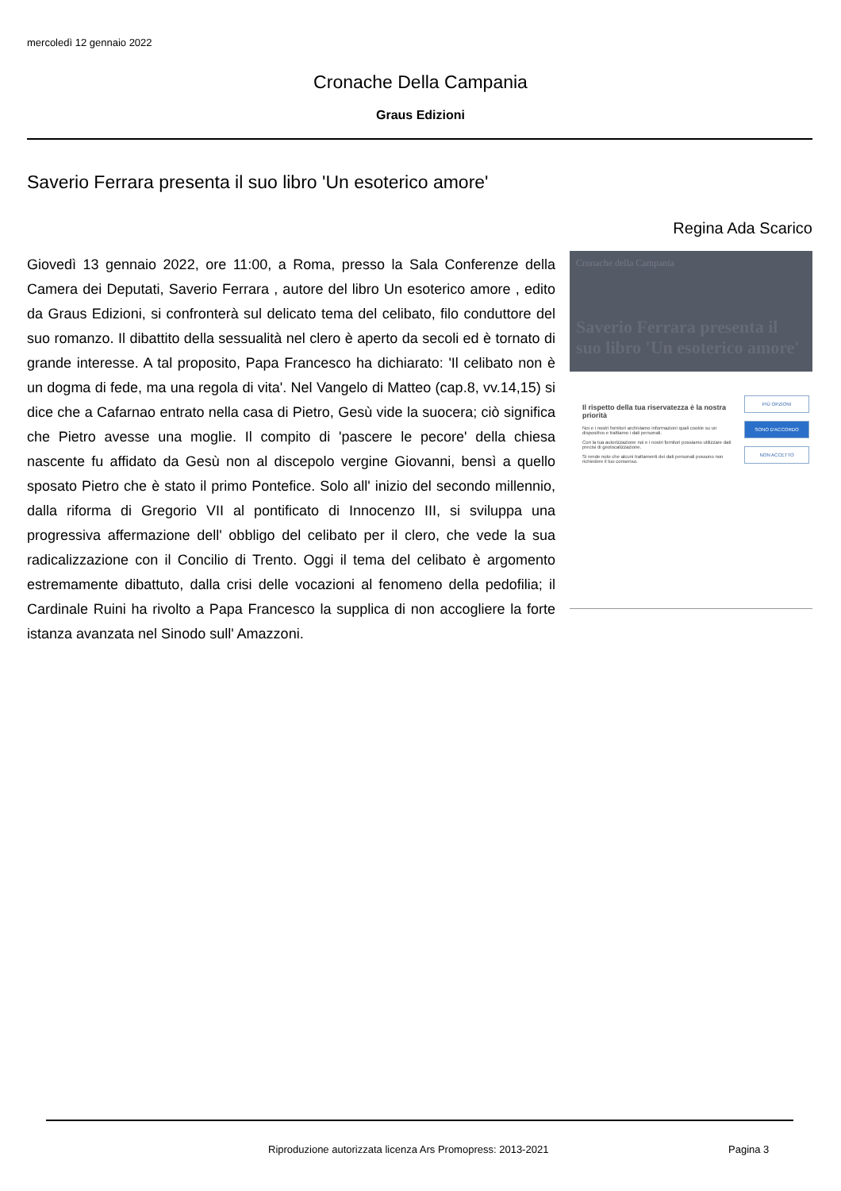mercoledì 12 gennaio 2022
Cronache Della Campania
Graus Edizioni
Saverio Ferrara presenta il suo libro 'Un esoterico amore'
Regina Ada Scarico
Giovedì 13 gennaio 2022, ore 11:00, a Roma, presso la Sala Conferenze della Camera dei Deputati, Saverio Ferrara , autore del libro Un esoterico amore , edito da Graus Edizioni, si confronterà sul delicato tema del celibato, filo conduttore del suo romanzo. Il dibattito della sessualità nel clero è aperto da secoli ed è tornato di grande interesse. A tal proposito, Papa Francesco ha dichiarato: 'Il celibato non è un dogma di fede, ma una regola di vita'. Nel Vangelo di Matteo (cap.8, vv.14,15) si dice che a Cafarnao entrato nella casa di Pietro, Gesù vide la suocera; ciò significa che Pietro avesse una moglie. Il compito di 'pascere le pecore' della chiesa nascente fu affidato da Gesù non al discepolo vergine Giovanni, bensì a quello sposato Pietro che è stato il primo Pontefice. Solo all' inizio del secondo millennio, dalla riforma di Gregorio VII al pontificato di Innocenzo III, si sviluppa una progressiva affermazione dell' obbligo del celibato per il clero, che vede la sua radicalizzazione con il Concilio di Trento. Oggi il tema del celibato è argomento estremamente dibattuto, dalla crisi delle vocazioni al fenomeno della pedofilia; il Cardinale Ruini ha rivolto a Papa Francesco la supplica di non accogliere la forte istanza avanzata nel Sinodo sull' Amazzoni.
Cronache della Campania
Saverio Ferrara presenta il suo libro 'Un esoterico amore'
PIÙ OPZIONI
SONO D'ACCORDO
NON ACCETTO
Il rispetto della tua riservatezza è la nostra priorità
Noi e i nostri fornitori archiviamo informazioni quali cookie su un dispositivo e trattiamo i dati personali.
Con la tua autorizzazione noi e i nostri fornitori possiamo utilizzare dati precisi di geolocalizzazione.
Si rende noto che alcuni trattamenti dei dati personali possono non richiedere il tuo consenso.
Riproduzione autorizzata licenza Ars Promopress: 2013-2021
Pagina 3